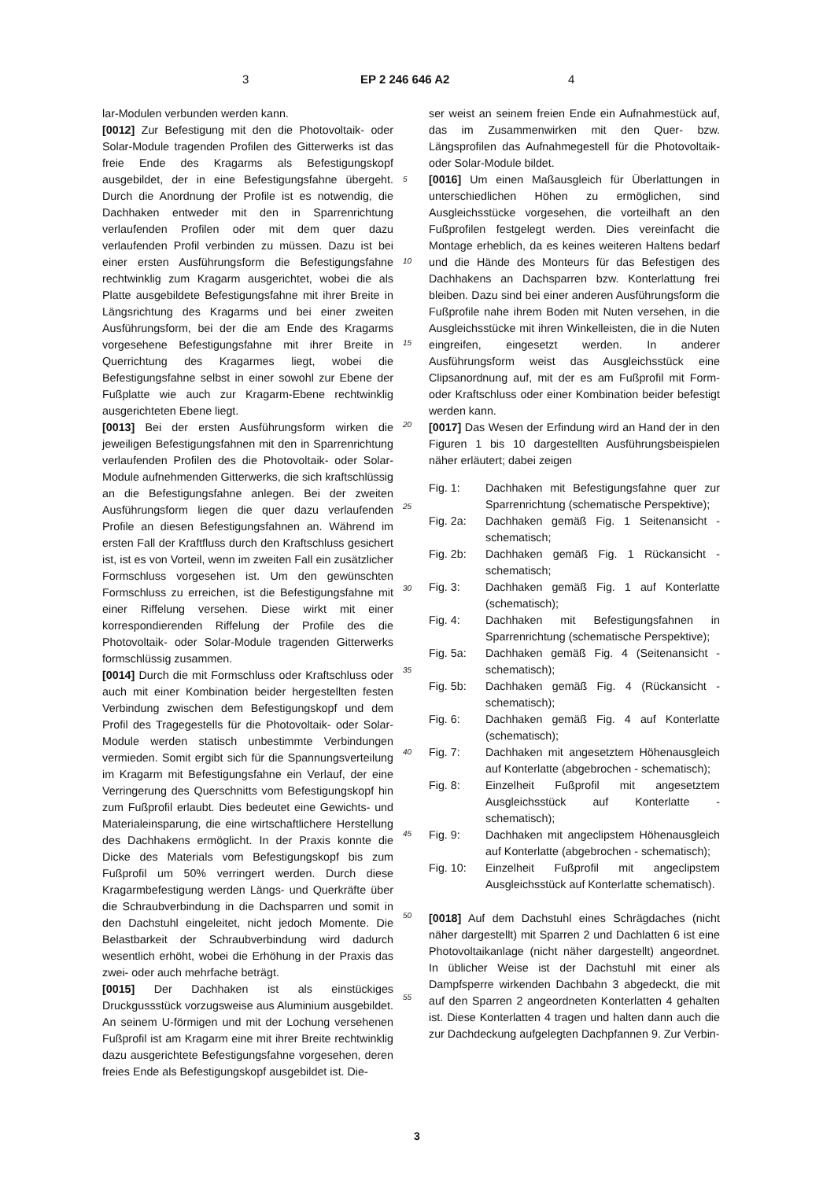3 EP 2 246 646 A2 4
lar-Modulen verbunden werden kann.
[0012] Zur Befestigung mit den die Photovoltaik- oder Solar-Module tragenden Profilen des Gitterwerks ist das freie Ende des Kragarms als Befestigungskopf ausgebildet, der in eine Befestigungsfahne übergeht. Durch die Anordnung der Profile ist es notwendig, die Dachhaken entweder mit den in Sparrenrichtung verlaufenden Profilen oder mit dem quer dazu verlaufenden Profil verbinden zu müssen. Dazu ist bei einer ersten Ausführungsform die Befestigungsfahne rechtwinklig zum Kragarm ausgerichtet, wobei die als Platte ausgebildete Befestigungsfahne mit ihrer Breite in Längsrichtung des Kragarms und bei einer zweiten Ausführungsform, bei der die am Ende des Kragarms vorgesehene Befestigungsfahne mit ihrer Breite in Querrichtung des Kragarmes liegt, wobei die Befestigungsfahne selbst in einer sowohl zur Ebene der Fußplatte wie auch zur Kragarm-Ebene rechtwinklig ausgerichteten Ebene liegt.
[0013] Bei der ersten Ausführungsform wirken die jeweiligen Befestigungsfahnen mit den in Sparrenrichtung verlaufenden Profilen des die Photovoltaik- oder Solar-Module aufnehmenden Gitterwerks, die sich kraftschlüssig an die Befestigungsfahne anlegen. Bei der zweiten Ausführungsform liegen die quer dazu verlaufenden Profile an diesen Befestigungsfahnen an. Während im ersten Fall der Kraftfluss durch den Kraftschluss gesichert ist, ist es von Vorteil, wenn im zweiten Fall ein zusätzlicher Formschluss vorgesehen ist. Um den gewünschten Formschluss zu erreichen, ist die Befestigungsfahne mit einer Riffelung versehen. Diese wirkt mit einer korrespondierenden Riffelung der Profile des die Photovoltaik- oder Solar-Module tragenden Gitterwerks formschlüssig zusammen.
[0014] Durch die mit Formschluss oder Kraftschluss oder auch mit einer Kombination beider hergestellten festen Verbindung zwischen dem Befestigungskopf und dem Profil des Tragegestells für die Photovoltaik- oder Solar-Module werden statisch unbestimmte Verbindungen vermieden. Somit ergibt sich für die Spannungsverteilung im Kragarm mit Befestigungsfahne ein Verlauf, der eine Verringerung des Querschnitts vom Befestigungskopf hin zum Fußprofil erlaubt. Dies bedeutet eine Gewichts- und Materialeinsparung, die eine wirtschaftlichere Herstellung des Dachhakens ermöglicht. In der Praxis konnte die Dicke des Materials vom Befestigungskopf bis zum Fußprofil um 50% verringert werden. Durch diese Kragarmbefestigung werden Längs- und Querkräfte über die Schraubverbindung in die Dachsparren und somit in den Dachstuhl eingeleitet, nicht jedoch Momente. Die Belastbarkeit der Schraubverbindung wird dadurch wesentlich erhöht, wobei die Erhöhung in der Praxis das zwei- oder auch mehrfache beträgt.
[0015] Der Dachhaken ist als einstückiges Druckgussstück vorzugsweise aus Aluminium ausgebildet. An seinem U-förmigen und mit der Lochung versehenen Fußprofil ist am Kragarm eine mit ihrer Breite rechtwinklig dazu ausgerichtete Befestigungsfahne vorgesehen, deren freies Ende als Befestigungskopf ausgebildet ist. Die-
5
10
15
20
25
30
35
40
45
50
55
ser weist an seinem freien Ende ein Aufnahmestück auf, das im Zusammenwirken mit den Quer- bzw. Längsprofilen das Aufnahmegestell für die Photovoltaik- oder Solar-Module bildet.
[0016] Um einen Maßausgleich für Überlattungen in unterschiedlichen Höhen zu ermöglichen, sind Ausgleichsstücke vorgesehen, die vorteilhaft an den Fußprofilen festgelegt werden. Dies vereinfacht die Montage erheblich, da es keines weiteren Haltens bedarf und die Hände des Monteurs für das Befestigen des Dachhakens an Dachsparren bzw. Konterlattung frei bleiben. Dazu sind bei einer anderen Ausführungsform die Fußprofile nahe ihrem Boden mit Nuten versehen, in die Ausgleichsstücke mit ihren Winkelleisten, die in die Nuten eingreifen, eingesetzt werden. In anderer Ausführungsform weist das Ausgleichsstück eine Clipsanordnung auf, mit der es am Fußprofil mit Form- oder Kraftschluss oder einer Kombination beider befestigt werden kann.
[0017] Das Wesen der Erfindung wird an Hand der in den Figuren 1 bis 10 dargestellten Ausführungsbeispielen näher erläutert; dabei zeigen
| Fig. 1: | Dachhaken mit Befestigungsfahne quer zur Sparrenrichtung (schematische Perspektive); |
| Fig. 2a: | Dachhaken gemäß Fig. 1 Seitenansicht - schematisch; |
| Fig. 2b: | Dachhaken gemäß Fig. 1 Rückansicht - schematisch; |
| Fig. 3: | Dachhaken gemäß Fig. 1 auf Konterlatte (schematisch); |
| Fig. 4: | Dachhaken mit Befestigungsfahnen in Sparrenrichtung (schematische Perspektive); |
| Fig. 5a: | Dachhaken gemäß Fig. 4 (Seitenansicht - schematisch); |
| Fig. 5b: | Dachhaken gemäß Fig. 4 (Rückansicht - schematisch); |
| Fig. 6: | Dachhaken gemäß Fig. 4 auf Konterlatte (schematisch); |
| Fig. 7: | Dachhaken mit angesetztem Höhenausgleich auf Konterlatte (abgebrochen - schematisch); |
| Fig. 8: | Einzelheit Fußprofil mit angesetztem Ausgleichsstück auf Konterlatte - schematisch); |
| Fig. 9: | Dachhaken mit angeclipstem Höhenausgleich auf Konterlatte (abgebrochen - schematisch); |
| Fig. 10: | Einzelheit Fußprofil mit angeclipstem Ausgleichsstück auf Konterlatte schematisch). |
[0018] Auf dem Dachstuhl eines Schrägdaches (nicht näher dargestellt) mit Sparren 2 und Dachlatten 6 ist eine Photovoltaikanlage (nicht näher dargestellt) angeordnet. In üblicher Weise ist der Dachstuhl mit einer als Dampfsperre wirkenden Dachbahn 3 abgedeckt, die mit auf den Sparren 2 angeordneten Konterlatten 4 gehalten ist. Diese Konterlatten 4 tragen und halten dann auch die zur Dachdeckung aufgelegten Dachpfannen 9. Zur Verbin-
3